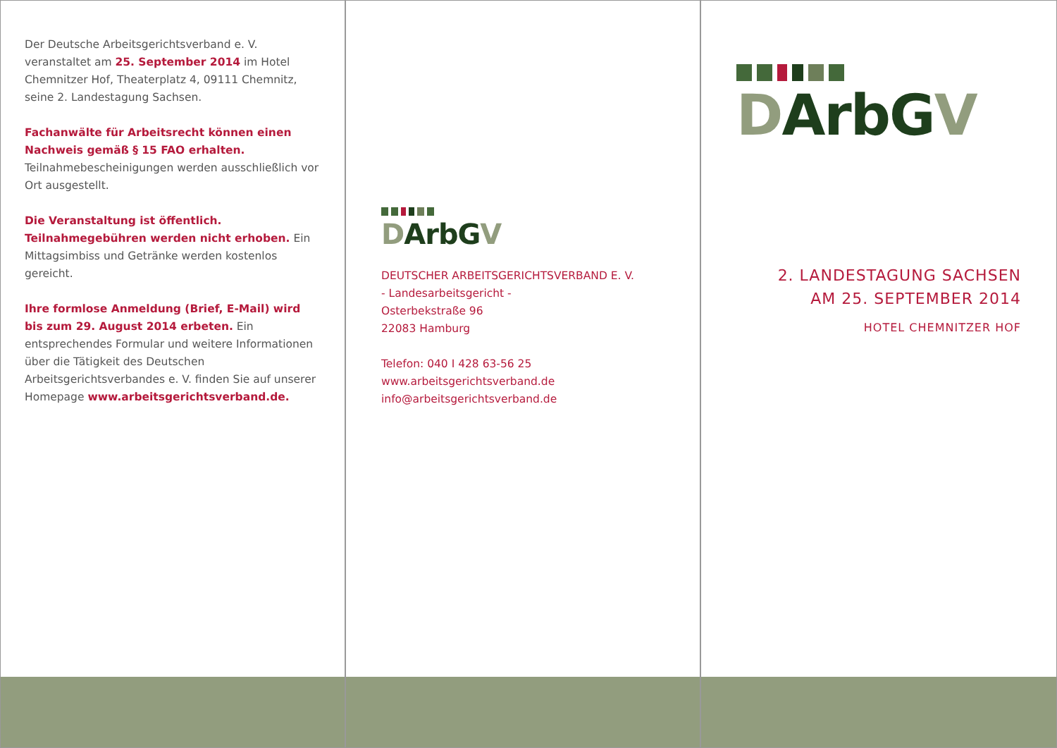Der Deutsche Arbeitsgerichtsverband e. V. veranstaltet am 25. September 2014 im Hotel Chemnitzer Hof, Theaterplatz 4, 09111 Chemnitz, seine 2. Landestagung Sachsen.
Fachanwälte für Arbeitsrecht können einen Nachweis gemäß § 15 FAO erhalten. Teilnahmebescheinigungen werden ausschließlich vor Ort ausgestellt.
Die Veranstaltung ist öffentlich. Teilnahmegebühren werden nicht erhoben. Ein Mittagsimbiss und Getränke werden kostenlos gereicht.
Ihre formlose Anmeldung (Brief, E-Mail) wird bis zum 29. August 2014 erbeten. Ein entsprechendes Formular und weitere Informationen über die Tätigkeit des Deutschen Arbeitsgerichtsverbandes e. V. finden Sie auf unserer Homepage www.arbeitsgerichtsverband.de.
DArbG V
DEUTSCHER ARBEITSGERICHTSVERBAND E. V.
- Landesarbeitsgericht -
Osterbekstraße 96
22083 Hamburg
Telefon: 040 I 428 63-56 25
www.arbeitsgerichtsverband.de
info@arbeitsgerichtsverband.de
DArbG V
2. LANDESTAGUNG SACHSEN
AM 25. SEPTEMBER 2014
HOTEL CHEMNITZER HOF